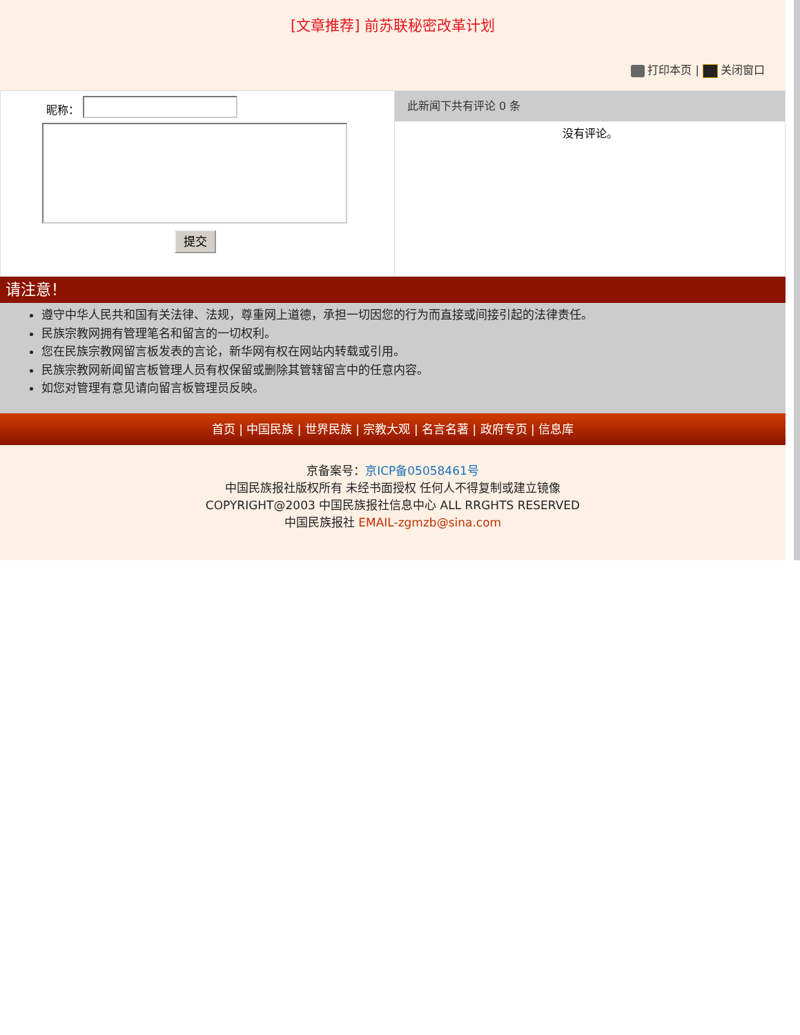[文章推荐] 前苏联秘密改革计划
打印本页 | 关闭窗口
昵称：
提交
此新闻下共有评论 0 条
没有评论。
请注意！
遵守中华人民共和国有关法律、法规，尊重网上道德，承担一切因您的行为而直接或间接引起的法律责任。
民族宗教网拥有管理笔名和留言的一切权利。
您在民族宗教网留言板发表的言论，新华网有权在网站内转载或引用。
民族宗教网新闻留言板管理人员有权保留或删除其管辖留言中的任意内容。
如您对管理有意见请向留言板管理员反映。
首页 | 中国民族 | 世界民族 | 宗教大观 | 名言名著 | 政府专页 | 信息库
京备案号：京ICP备05058461号
中国民族报社版权所有 未经书面授权 任何人不得复制或建立镜像
COPYRIGHT@2003 中国民族报社信息中心 ALL RRGHTS RESERVED
中国民族报社 EMAIL-zgmzb@sina.com